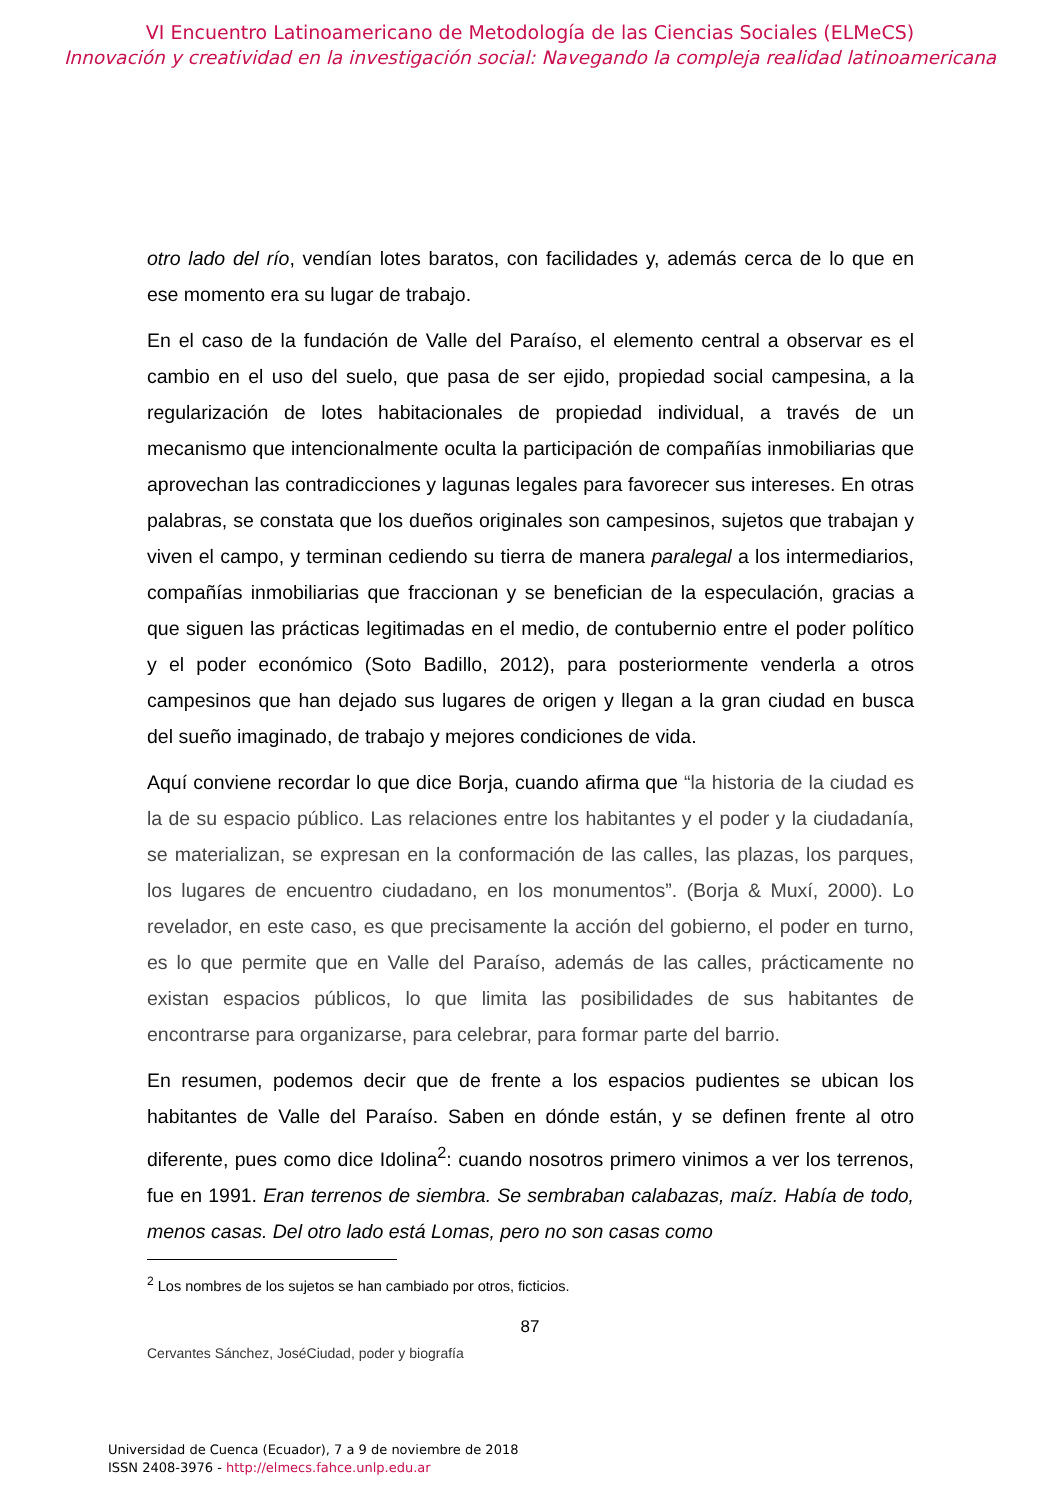VI Encuentro Latinoamericano de Metodología de las Ciencias Sociales (ELMeCS)
Innovación y creatividad en la investigación social: Navegando la compleja realidad latinoamericana
otro lado del río, vendían lotes baratos, con facilidades y, además cerca de lo que en ese momento era su lugar de trabajo.
En el caso de la fundación de Valle del Paraíso, el elemento central a observar es el cambio en el uso del suelo, que pasa de ser ejido, propiedad social campesina, a la regularización de lotes habitacionales de propiedad individual, a través de un mecanismo que intencionalmente oculta la participación de compañías inmobiliarias que aprovechan las contradicciones y lagunas legales para favorecer sus intereses. En otras palabras, se constata que los dueños originales son campesinos, sujetos que trabajan y viven el campo, y terminan cediendo su tierra de manera paralegal a los intermediarios, compañías inmobiliarias que fraccionan y se benefician de la especulación, gracias a que siguen las prácticas legitimadas en el medio, de contubernio entre el poder político y el poder económico (Soto Badillo, 2012), para posteriormente venderla a otros campesinos que han dejado sus lugares de origen y llegan a la gran ciudad en busca del sueño imaginado, de trabajo y mejores condiciones de vida.
Aquí conviene recordar lo que dice Borja, cuando afirma que “la historia de la ciudad es la de su espacio público. Las relaciones entre los habitantes y el poder y la ciudadanía, se materializan, se expresan en la conformación de las calles, las plazas, los parques, los lugares de encuentro ciudadano, en los monumentos”. (Borja & Muxí, 2000). Lo revelador, en este caso, es que precisamente la acción del gobierno, el poder en turno, es lo que permite que en Valle del Paraíso, además de las calles, prácticamente no existan espacios públicos, lo que limita las posibilidades de sus habitantes de encontrarse para organizarse, para celebrar, para formar parte del barrio.
En resumen, podemos decir que de frente a los espacios pudientes se ubican los habitantes de Valle del Paraíso. Saben en dónde están, y se definen frente al otro diferente, pues como dice Idolina<sup>2</sup>: cuando nosotros primero vinimos a ver los terrenos, fue en 1991. Eran terrenos de siembra. Se sembraban calabazas, maíz. Había de todo, menos casas. Del otro lado está Lomas, pero no son casas como
<sup>2</sup> Los nombres de los sujetos se han cambiado por otros, ficticios.
87
Cervantes Sánchez, JoséCiudad, poder y biografía
Universidad de Cuenca (Ecuador), 7 a 9 de noviembre de 2018
ISSN 2408-3976 - http://elmecs.fahce.unlp.edu.ar